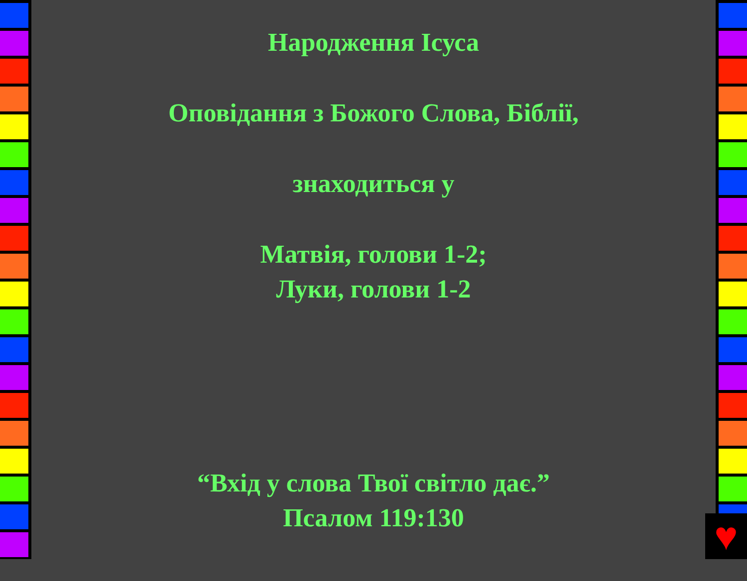Народження Ісуса
Оповідання з Божого Слова, Біблії,
знаходиться у
Матвія, голови 1-2;
Луки, голови 1-2
“Вхід у слова Твої світло дає.”
Псалом 119:130
♥